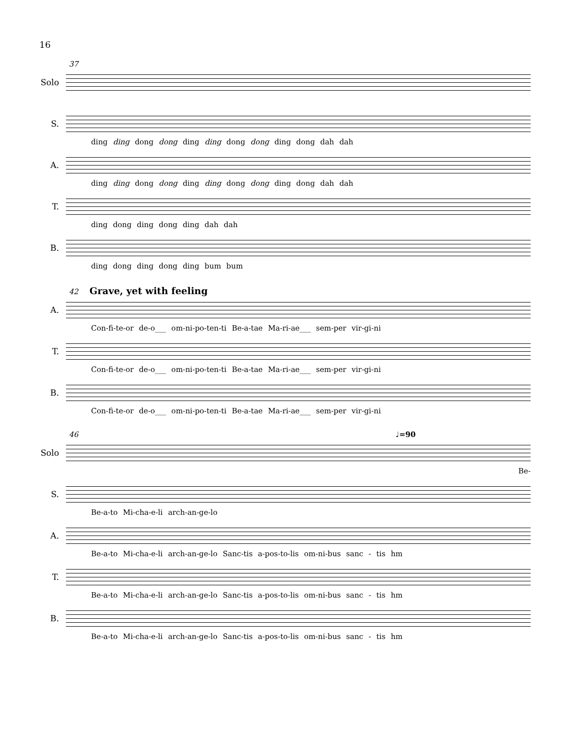16
37
Solo
S.
ding ding dong dong ding ding dong dong ding dong dah dah
A.
ding ding dong dong ding ding dong dong ding dong dah dah
T.
ding dong ding dong ding dah dah
B.
ding dong ding dong ding bum bum
42 Grave, yet with feeling
A.
Con-fi-te-or de-o___ om-ni-po-ten-ti Be-a-tae Ma-ri-ae___ sem-per vir-gi-ni
T.
Con-fi-te-or de-o___ om-ni-po-ten-ti Be-a-tae Ma-ri-ae___ sem-per vir-gi-ni
B.
Con-fi-te-or de-o___ om-ni-po-ten-ti Be-a-tae Ma-ri-ae___ sem-per vir-gi-ni
46 ♩=90
Solo
Be-
S.
Be-a-to Mi-cha-e-li arch-an-ge-lo
A.
Be-a-to Mi-cha-e-li arch-an-ge-lo Sanc-tis a-pos-to-lis om-ni-bus sanc - tis hm
T.
Be-a-to Mi-cha-e-li arch-an-ge-lo Sanc-tis a-pos-to-lis om-ni-bus sanc - tis hm
B.
Be-a-to Mi-cha-e-li arch-an-ge-lo Sanc-tis a-pos-to-lis om-ni-bus sanc - tis hm